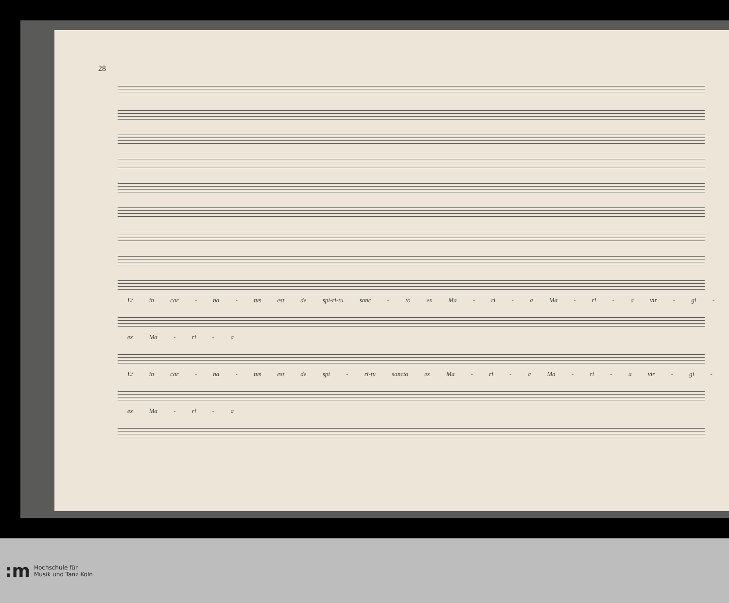28
Et in car - na - tus est de spi-ri-tu sanc - to ex Ma - ri - a Ma - ri - a vir - gi -
ex Ma - ri - a
Et in car - na - tus est de spi - ri-tu sancto ex Ma - ri - a Ma - ri - a vir - gi -
ex Ma - ri - a
:m Hochschule für
Musik und Tanz Köln